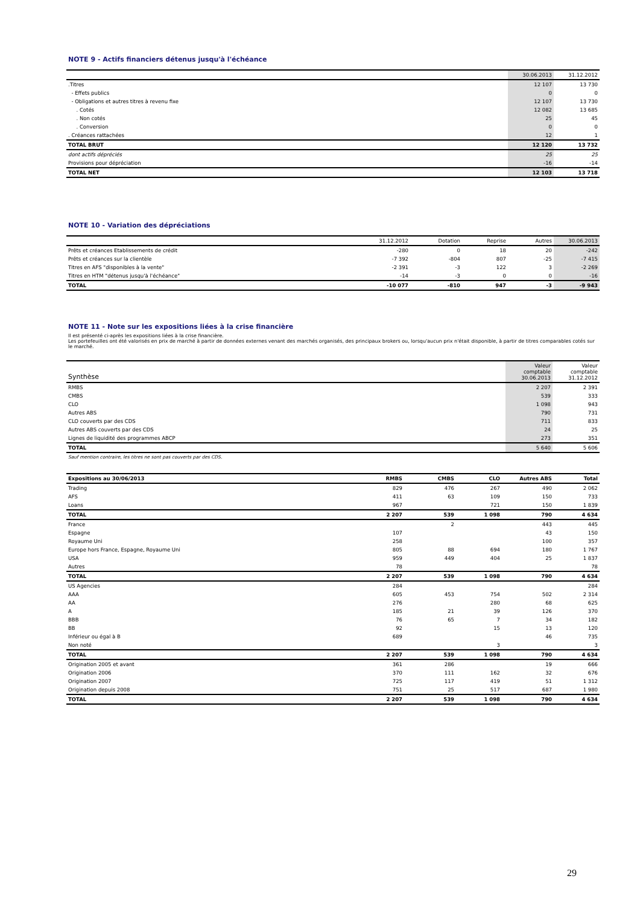NOTE 9 - Actifs financiers détenus jusqu'à l'échéance
| | 30.06.2013 | 31.12.2012 |
| --- | --- | --- |
| .Titres | 12 107 | 13 730 |
| - Effets publics | 0 | 0 |
| - Obligations et autres titres à revenu fixe | 12 107 | 13 730 |
| . Cotés | 12 082 | 13 685 |
| . Non cotés | 25 | 45 |
| . Conversion | 0 | 0 |
| . Créances rattachées | 12 | 1 |
| TOTAL BRUT | 12 120 | 13 732 |
| dont actifs dépréciés | 25 | 25 |
| Provisions pour dépréciation | -16 | -14 |
| TOTAL NET | 12 103 | 13 718 |
NOTE 10 - Variation des dépréciations
| | 31.12.2012 | Dotation | Reprise | Autres | 30.06.2013 |
| --- | --- | --- | --- | --- | --- |
| Prêts et créances Etablissements de crédit | -280 | 0 | 18 | 20 | -242 |
| Prêts et créances sur la clientèle | -7 392 | -804 | 807 | -25 | -7 415 |
| Titres en AFS "disponibles à la vente" | -2 391 | -3 | 122 | 3 | -2 269 |
| Titres en HTM "détenus jusqu'à l'échéance" | -14 | -3 | 0 | 0 | -16 |
| TOTAL | -10 077 | -810 | 947 | -3 | -9 943 |
NOTE 11 - Note sur les expositions liées à la crise financière
Il est présenté ci-après les expositions liées à la crise financière.
Les portefeuilles ont été valorisés en prix de marché à partir de données externes venant des marchés organisés, des principaux brokers ou, lorsqu'aucun prix n'était disponible, à partir de titres comparables cotés sur le marché.
| Synthèse | Valeur comptable 30.06.2013 | Valeur comptable 31.12.2012 |
| --- | --- | --- |
| RMBS | 2 207 | 2 391 |
| CMBS | 539 | 333 |
| CLO | 1 098 | 943 |
| Autres ABS | 790 | 731 |
| CLO couverts par des CDS | 711 | 833 |
| Autres ABS couverts par des CDS | 24 | 25 |
| Lignes de liquidité des programmes ABCP | 273 | 351 |
| TOTAL | 5 640 | 5 606 |
| Sauf mention contraire, les titres ne sont pas couverts par des CDS. | | |
| Expositions au 30/06/2013 | RMBS | CMBS | CLO | Autres ABS | Total |
| Trading | 829 | 476 | 267 | 490 | 2 062 |
| AFS | 411 | 63 | 109 | 150 | 733 |
| Loans | 967 | | 721 | 150 | 1 839 |
| TOTAL | 2 207 | 539 | 1 098 | 790 | 4 634 |
| France | | 2 | | 443 | 445 |
| Espagne | 107 | | | 43 | 150 |
| Royaume Uni | 258 | | | 100 | 357 |
| Europe hors France, Espagne, Royaume Uni | 805 | 88 | 694 | 180 | 1 767 |
| USA | 959 | 449 | 404 | 25 | 1 837 |
| Autres | 78 | | | | 78 |
| TOTAL | 2 207 | 539 | 1 098 | 790 | 4 634 |
| US Agencies | 284 | | | | 284 |
| AAA | 605 | 453 | 754 | 502 | 2 314 |
| AA | 276 | | 280 | 68 | 625 |
| A | 185 | 21 | 39 | 126 | 370 |
| BBB | 76 | 65 | 7 | 34 | 182 |
| BB | 92 | | 15 | 13 | 120 |
| Inférieur ou égal à B | 689 | | | 46 | 735 |
| Non noté | | | 3 | | 3 |
| TOTAL | 2 207 | 539 | 1 098 | 790 | 4 634 |
| Origination 2005 et avant | 361 | 286 | | 19 | 666 |
| Origination 2006 | 370 | 111 | 162 | 32 | 676 |
| Origination 2007 | 725 | 117 | 419 | 51 | 1 312 |
| Origination depuis 2008 | 751 | 25 | 517 | 687 | 1 980 |
| TOTAL | 2 207 | 539 | 1 098 | 790 | 4 634 |
29